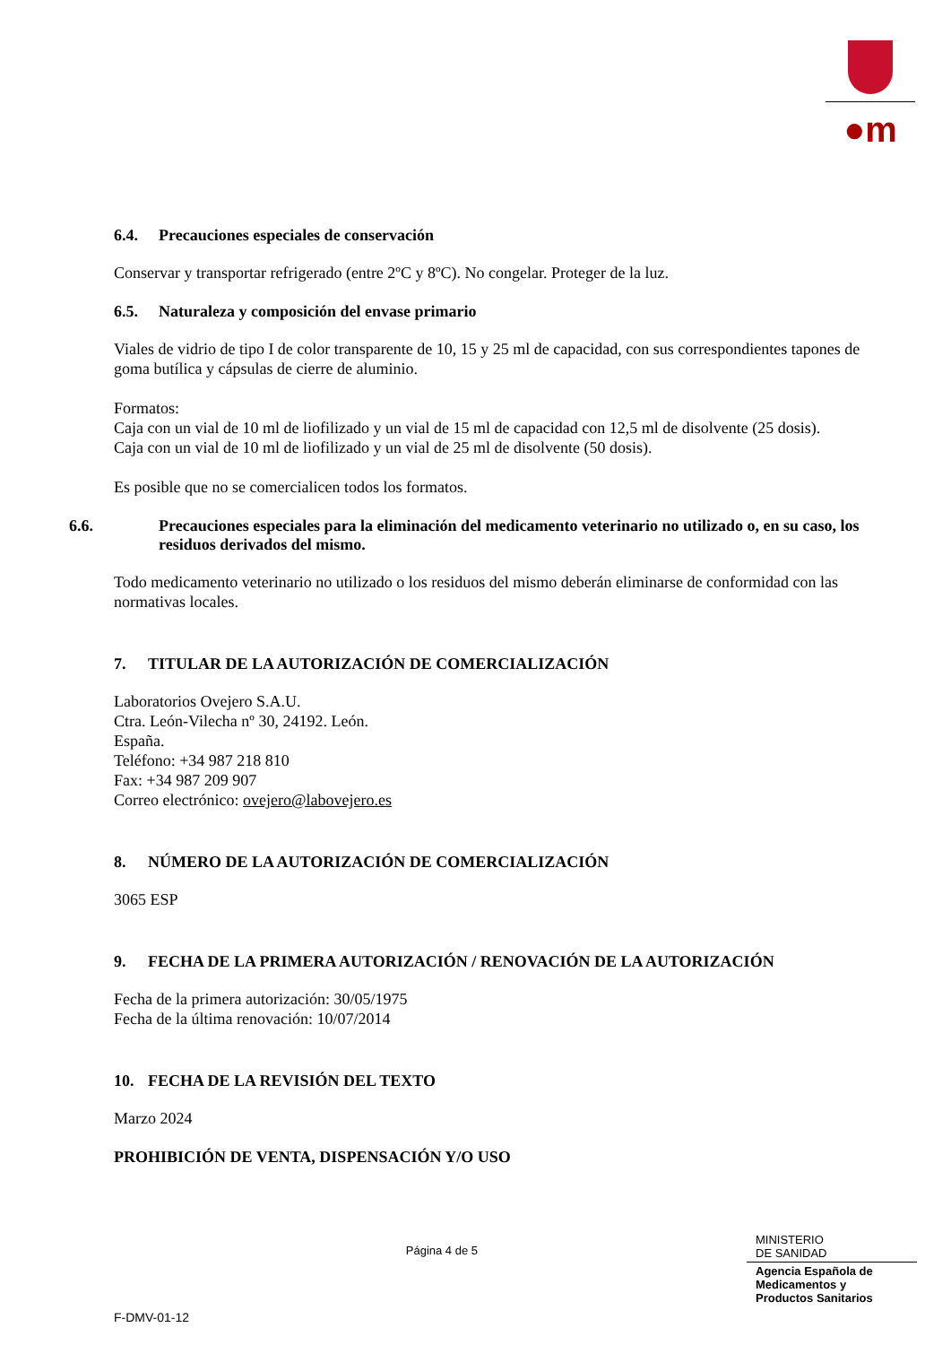●m
6.4. Precauciones especiales de conservación
Conservar y transportar refrigerado (entre 2ºC y 8ºC). No congelar. Proteger de la luz.
6.5. Naturaleza y composición del envase primario
Viales de vidrio de tipo I de color transparente de 10, 15 y 25 ml de capacidad, con sus correspondientes tapones de goma butílica y cápsulas de cierre de aluminio.
Formatos:
Caja con un vial de 10 ml de liofilizado y un vial de 15 ml de capacidad con 12,5 ml de disolvente (25 dosis).
Caja con un vial de 10 ml de liofilizado y un vial de 25 ml de disolvente (50 dosis).
Es posible que no se comercialicen todos los formatos.
6.6. Precauciones especiales para la eliminación del medicamento veterinario no utilizado o, en su caso, los residuos derivados del mismo.
Todo medicamento veterinario no utilizado o los residuos del mismo deberán eliminarse de conformidad con las normativas locales.
7. TITULAR DE LA AUTORIZACIÓN DE COMERCIALIZACIÓN
Laboratorios Ovejero S.A.U.
Ctra. León-Vilecha nº 30, 24192. León.
España.
Teléfono: +34 987 218 810
Fax: +34 987 209 907
Correo electrónico: ovejero@labovejero.es
8. NÚMERO DE LA AUTORIZACIÓN DE COMERCIALIZACIÓN
3065 ESP
9. FECHA DE LA PRIMERA AUTORIZACIÓN / RENOVACIÓN DE LA AUTORIZACIÓN
Fecha de la primera autorización: 30/05/1975
Fecha de la última renovación: 10/07/2014
10. FECHA DE LA REVISIÓN DEL TEXTO
Marzo 2024
PROHIBICIÓN DE VENTA, DISPENSACIÓN Y/O USO
Página 4 de 5
MINISTERIO
DE SANIDAD
Agencia Española de
Medicamentos y
Productos Sanitarios
F-DMV-01-12